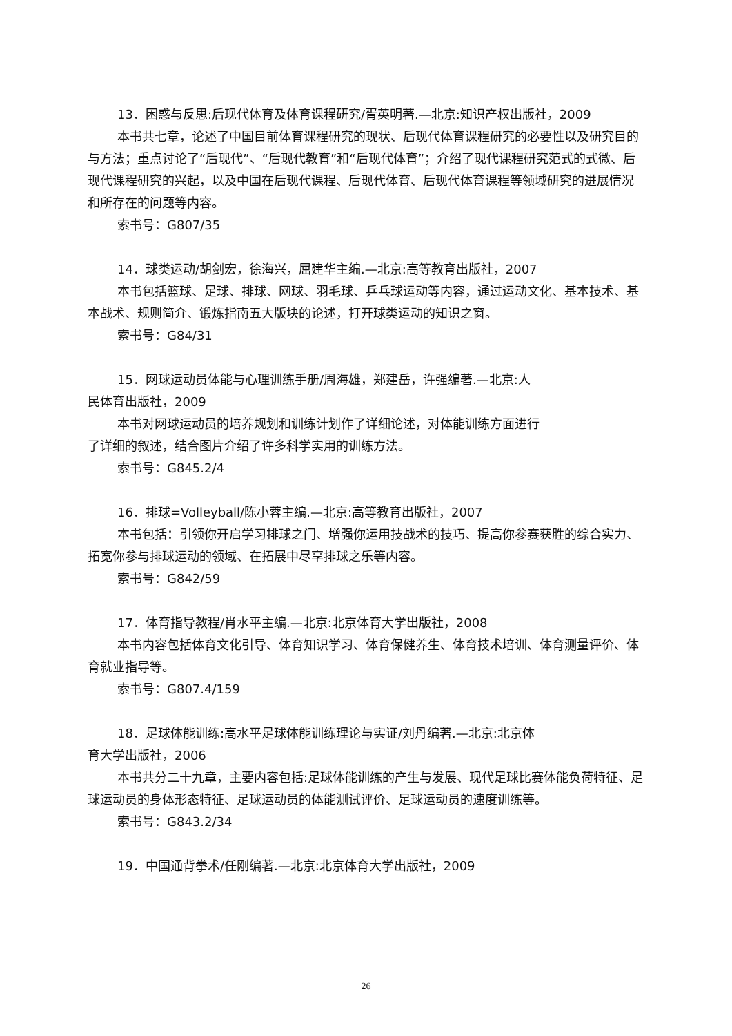13．困惑与反思:后现代体育及体育课程研究/胥英明著.—北京:知识产权出版社，2009
本书共七章，论述了中国目前体育课程研究的现状、后现代体育课程研究的必要性以及研究目的与方法；重点讨论了“后现代”、“后现代教育”和“后现代体育”；介绍了现代课程研究范式的式微、后现代课程研究的兴起，以及中国在后现代课程、后现代体育、后现代体育课程等领域研究的进展情况和所存在的问题等内容。
索书号：G807/35
14．球类运动/胡剑宏，徐海兴，屈建华主编.—北京:高等教育出版社，2007
本书包括篮球、足球、排球、网球、羽毛球、乒乓球运动等内容，通过运动文化、基本技术、基本战术、规则简介、锻炼指南五大版块的论述，打开球类运动的知识之窗。
索书号：G84/31
15．网球运动员体能与心理训练手册/周海雄，郑建岳，许强编著.—北京:人
民体育出版社，2009
本书对网球运动员的培养规划和训练计划作了详细论述，对体能训练方面进行
了详细的叙述，结合图片介绍了许多科学实用的训练方法。
索书号：G845.2/4
16．排球=Volleyball/陈小蓉主编.—北京:高等教育出版社，2007
本书包括：引领你开启学习排球之门、增强你运用技战术的技巧、提高你参赛获胜的综合实力、拓宽你参与排球运动的领域、在拓展中尽享排球之乐等内容。
索书号：G842/59
17．体育指导教程/肖水平主编.—北京:北京体育大学出版社，2008
本书内容包括体育文化引导、体育知识学习、体育保健养生、体育技术培训、体育测量评价、体育就业指导等。
索书号：G807.4/159
18．足球体能训练:高水平足球体能训练理论与实证/刘丹编著.—北京:北京体
育大学出版社，2006
本书共分二十九章，主要内容包括:足球体能训练的产生与发展、现代足球比赛体能负荷特征、足球运动员的身体形态特征、足球运动员的体能测试评价、足球运动员的速度训练等。
索书号：G843.2/34
19．中国通背拳术/任刚编著.—北京:北京体育大学出版社，2009
26